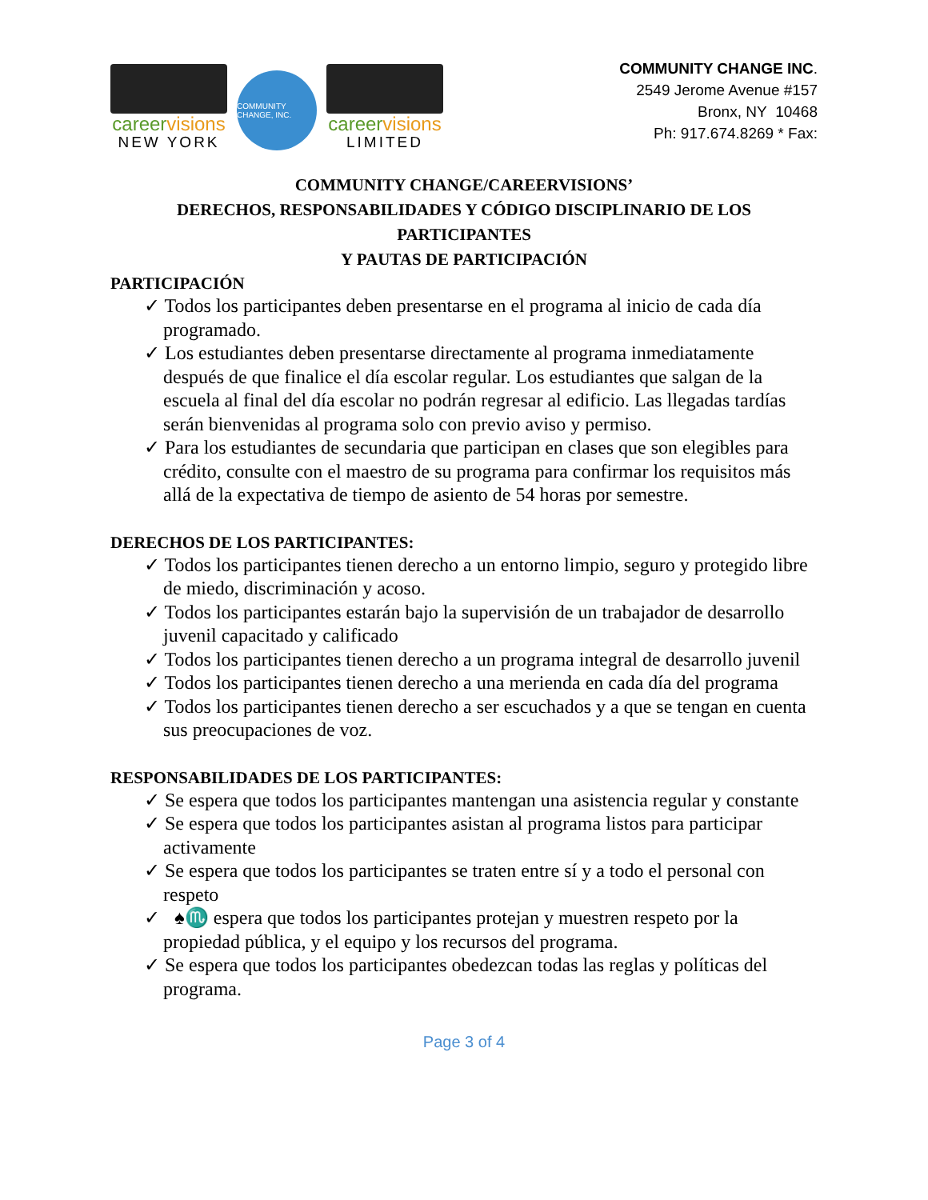careervisions
NEW YORK
COMMUNITY CHANGE, INC.
careervisions
LIMITED
COMMUNITY CHANGE INC.
2549 Jerome Avenue #157
Bronx, NY 10468
Ph: 917.674.8269 * Fax:
COMMUNITY CHANGE/CAREERVISIONS’
DERECHOS, RESPONSABILIDADES Y CÓDIGO DISCIPLINARIO DE LOS
PARTICIPANTES
Y PAUTAS DE PARTICIPACIÓN
PARTICIPACIÓN
✓ Todos los participantes deben presentarse en el programa al inicio de cada día programado.
✓ Los estudiantes deben presentarse directamente al programa inmediatamente después de que finalice el día escolar regular. Los estudiantes que salgan de la escuela al final del día escolar no podrán regresar al edificio. Las llegadas tardías serán bienvenidas al programa solo con previo aviso y permiso.
✓ Para los estudiantes de secundaria que participan en clases que son elegibles para crédito, consulte con el maestro de su programa para confirmar los requisitos más allá de la expectativa de tiempo de asiento de 54 horas por semestre.
DERECHOS DE LOS PARTICIPANTES:
✓ Todos los participantes tienen derecho a un entorno limpio, seguro y protegido libre de miedo, discriminación y acoso.
✓ Todos los participantes estarán bajo la supervisión de un trabajador de desarrollo juvenil capacitado y calificado
✓ Todos los participantes tienen derecho a un programa integral de desarrollo juvenil
✓ Todos los participantes tienen derecho a una merienda en cada día del programa
✓ Todos los participantes tienen derecho a ser escuchados y a que se tengan en cuenta sus preocupaciones de voz.
RESPONSABILIDADES DE LOS PARTICIPANTES:
✓ Se espera que todos los participantes mantengan una asistencia regular y constante
✓ Se espera que todos los participantes asistan al programa listos para participar activamente
✓ Se espera que todos los participantes se traten entre sí y a todo el personal con respeto
✓ ♠♏ espera que todos los participantes protejan y muestren respeto por la propiedad pública, y el equipo y los recursos del programa.
✓ Se espera que todos los participantes obedezcan todas las reglas y políticas del programa.
Page 3 of 4